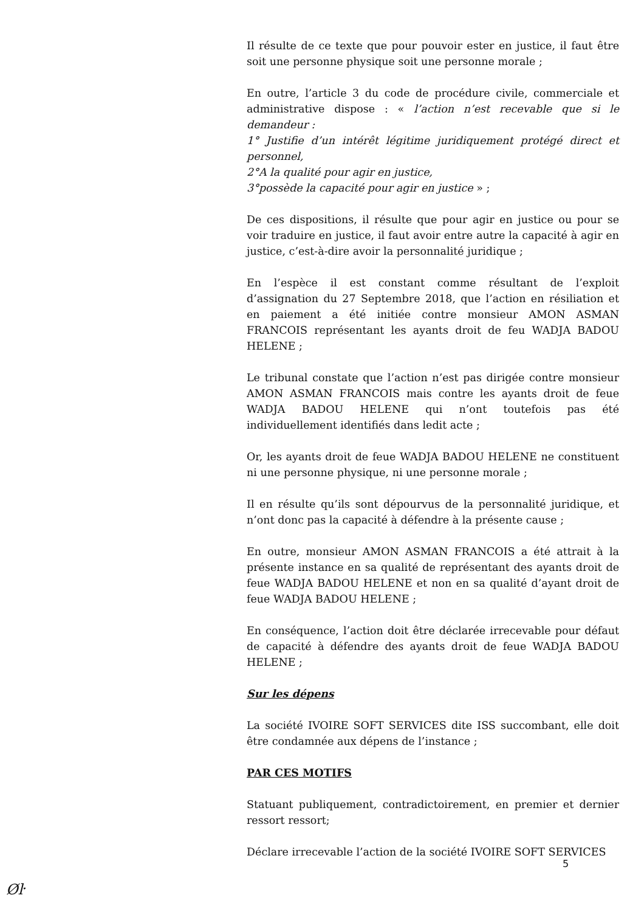Il résulte de ce texte que pour pouvoir ester en justice, il faut être soit une personne physique soit une personne morale ;
En outre, l’article 3 du code de procédure civile, commerciale et administrative dispose : « l’action n’est recevable que si le demandeur :
1° Justifie d’un intérêt légitime juridiquement protégé direct et personnel,
2°A la qualité pour agir en justice,
3°possède la capacité pour agir en justice » ;
De ces dispositions, il résulte que pour agir en justice ou pour se voir traduire en justice, il faut avoir entre autre la capacité à agir en justice, c’est-à-dire avoir la personnalité juridique ;
En l’espèce il est constant comme résultant de l’exploit d’assignation du 27 Septembre 2018, que l’action en résiliation et en paiement a été initiée contre monsieur AMON ASMAN FRANCOIS représentant les ayants droit de feu WADJA BADOU HELENE ;
Le tribunal constate que l’action n’est pas dirigée contre monsieur AMON ASMAN FRANCOIS mais contre les ayants droit de feue WADJA BADOU HELENE qui n’ont toutefois pas été individuellement identifiés dans ledit acte ;
Or, les ayants droit de feue WADJA BADOU HELENE ne constituent ni une personne physique, ni une personne morale ;
Il en résulte qu’ils sont dépourvus de la personnalité juridique, et n’ont donc pas la capacité à défendre à la présente cause ;
En outre, monsieur AMON ASMAN FRANCOIS a été attrait à la présente instance en sa qualité de représentant des ayants droit de feue WADJA BADOU HELENE et non en sa qualité d’ayant droit de feue WADJA BADOU HELENE ;
En conséquence, l’action doit être déclarée irrecevable pour défaut de capacité à défendre des ayants droit de feue WADJA BADOU HELENE ;
Sur les dépens
La société IVOIRE SOFT SERVICES dite ISS succombant, elle doit être condamnée aux dépens de l’instance ;
PAR CES MOTIFS
Statuant publiquement, contradictoirement, en premier et dernier ressort ressort;
Déclare irrecevable l’action de la société IVOIRE SOFT SERVICES
5
Øŀ